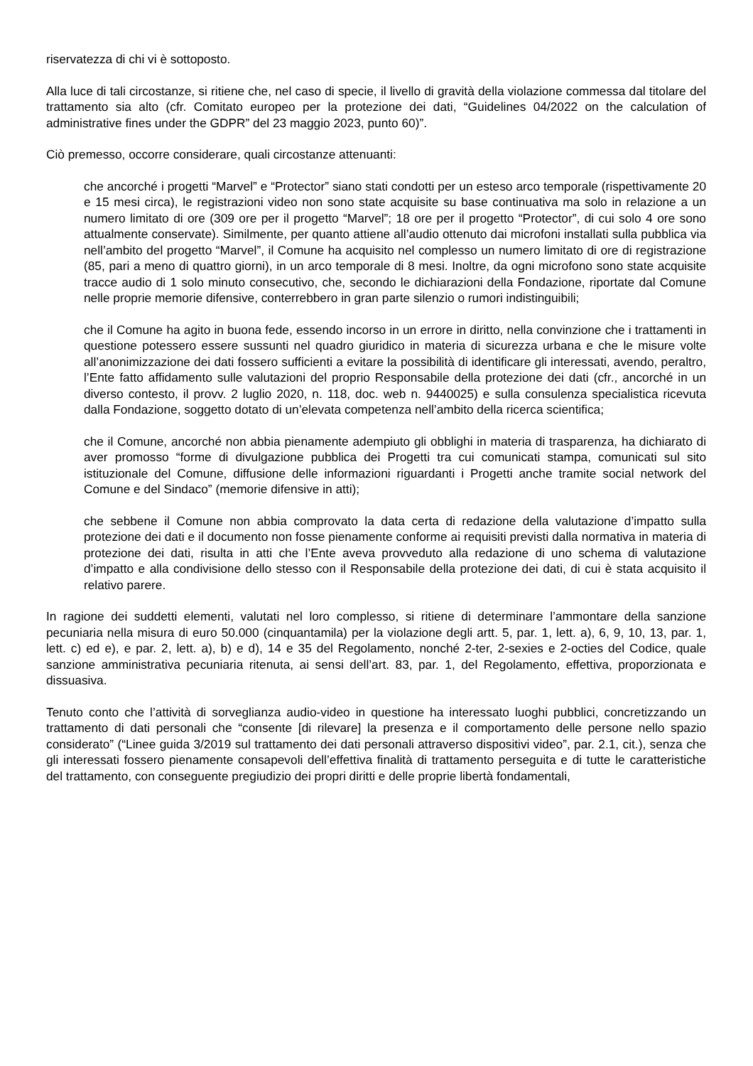riservatezza di chi vi è sottoposto.
Alla luce di tali circostanze, si ritiene che, nel caso di specie, il livello di gravità della violazione commessa dal titolare del trattamento sia alto (cfr. Comitato europeo per la protezione dei dati, “Guidelines 04/2022 on the calculation of administrative fines under the GDPR” del 23 maggio 2023, punto 60)”.
Ciò premesso, occorre considerare, quali circostanze attenuanti:
che ancorché i progetti “Marvel” e “Protector” siano stati condotti per un esteso arco temporale (rispettivamente 20 e 15 mesi circa), le registrazioni video non sono state acquisite su base continuativa ma solo in relazione a un numero limitato di ore (309 ore per il progetto “Marvel”; 18 ore per il progetto “Protector”, di cui solo 4 ore sono attualmente conservate). Similmente, per quanto attiene all’audio ottenuto dai microfoni installati sulla pubblica via nell’ambito del progetto “Marvel”, il Comune ha acquisito nel complesso un numero limitato di ore di registrazione (85, pari a meno di quattro giorni), in un arco temporale di 8 mesi. Inoltre, da ogni microfono sono state acquisite tracce audio di 1 solo minuto consecutivo, che, secondo le dichiarazioni della Fondazione, riportate dal Comune nelle proprie memorie difensive, conterrebbero in gran parte silenzio o rumori indistinguibili;
che il Comune ha agito in buona fede, essendo incorso in un errore in diritto, nella convinzione che i trattamenti in questione potessero essere sussunti nel quadro giuridico in materia di sicurezza urbana e che le misure volte all’anonimizzazione dei dati fossero sufficienti a evitare la possibilità di identificare gli interessati, avendo, peraltro, l’Ente fatto affidamento sulle valutazioni del proprio Responsabile della protezione dei dati (cfr., ancorché in un diverso contesto, il provv. 2 luglio 2020, n. 118, doc. web n. 9440025) e sulla consulenza specialistica ricevuta dalla Fondazione, soggetto dotato di un’elevata competenza nell’ambito della ricerca scientifica;
che il Comune, ancorché non abbia pienamente adempiuto gli obblighi in materia di trasparenza, ha dichiarato di aver promosso “forme di divulgazione pubblica dei Progetti tra cui comunicati stampa, comunicati sul sito istituzionale del Comune, diffusione delle informazioni riguardanti i Progetti anche tramite social network del Comune e del Sindaco” (memorie difensive in atti);
che sebbene il Comune non abbia comprovato la data certa di redazione della valutazione d’impatto sulla protezione dei dati e il documento non fosse pienamente conforme ai requisiti previsti dalla normativa in materia di protezione dei dati, risulta in atti che l’Ente aveva provveduto alla redazione di uno schema di valutazione d’impatto e alla condivisione dello stesso con il Responsabile della protezione dei dati, di cui è stata acquisito il relativo parere.
In ragione dei suddetti elementi, valutati nel loro complesso, si ritiene di determinare l’ammontare della sanzione pecuniaria nella misura di euro 50.000 (cinquantamila) per la violazione degli artt. 5, par. 1, lett. a), 6, 9, 10, 13, par. 1, lett. c) ed e), e par. 2, lett. a), b) e d), 14 e 35 del Regolamento, nonché 2-ter, 2-sexies e 2-octies del Codice, quale sanzione amministrativa pecuniaria ritenuta, ai sensi dell’art. 83, par. 1, del Regolamento, effettiva, proporzionata e dissuasiva.
Tenuto conto che l’attività di sorveglianza audio-video in questione ha interessato luoghi pubblici, concretizzando un trattamento di dati personali che “consente [di rilevare] la presenza e il comportamento delle persone nello spazio considerato” (“Linee guida 3/2019 sul trattamento dei dati personali attraverso dispositivi video”, par. 2.1, cit.), senza che gli interessati fossero pienamente consapevoli dell’effettiva finalità di trattamento perseguita e di tutte le caratteristiche del trattamento, con conseguente pregiudizio dei propri diritti e delle proprie libertà fondamentali,